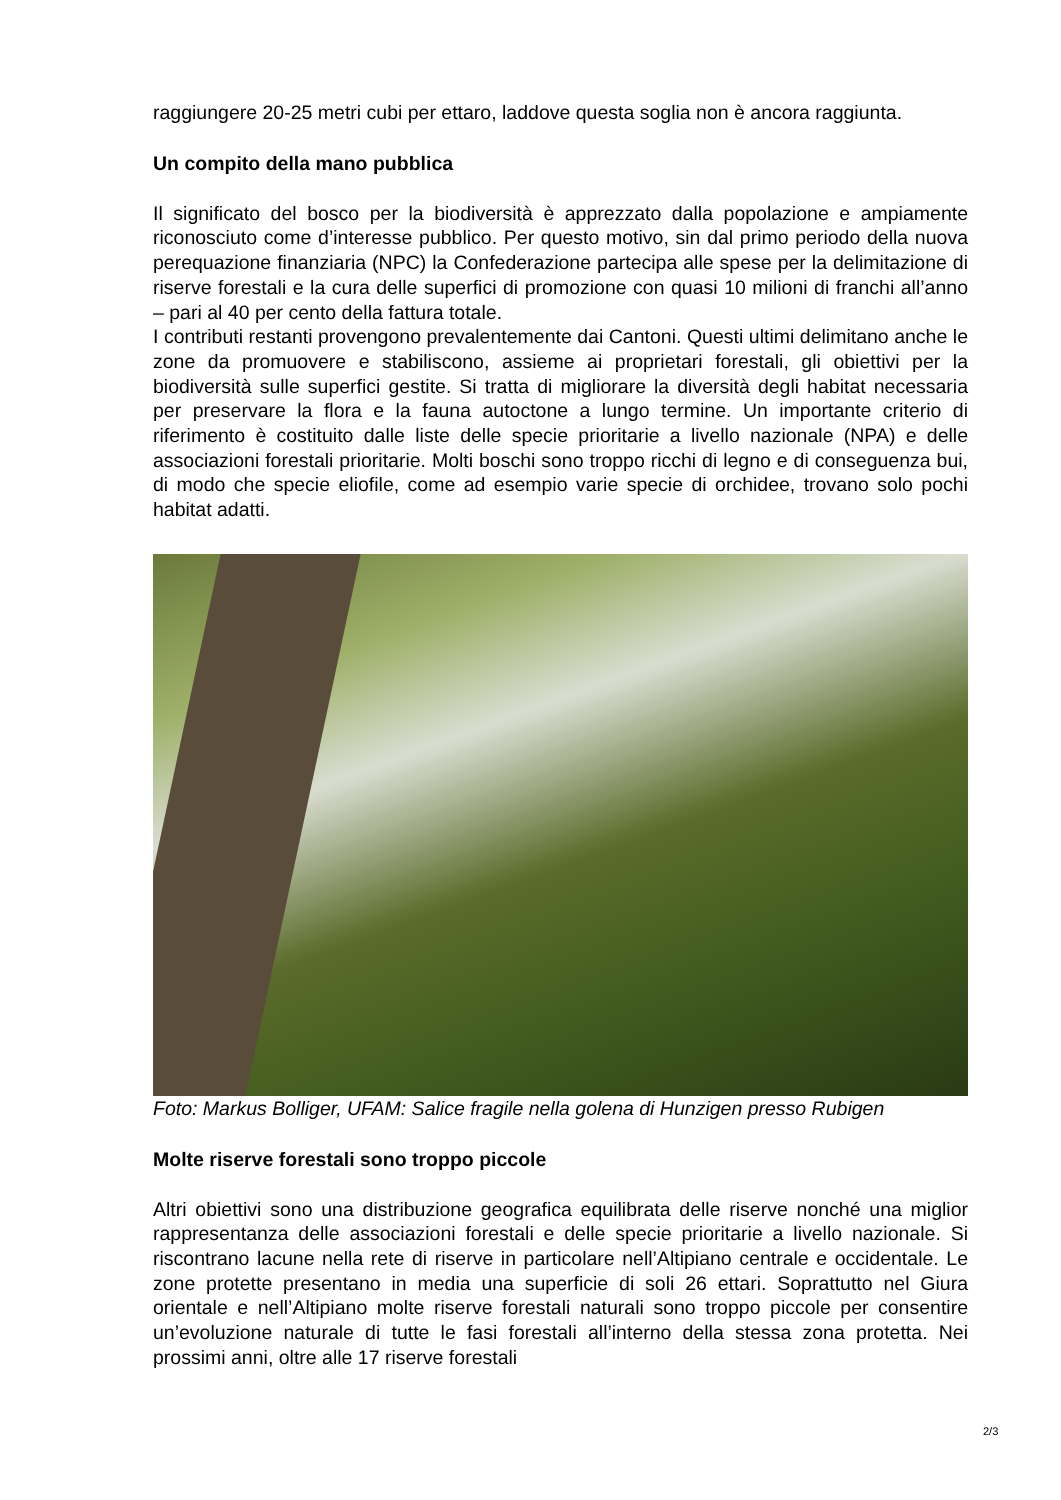raggiungere 20-25 metri cubi per ettaro, laddove questa soglia non è ancora raggiunta.
Un compito della mano pubblica
Il significato del bosco per la biodiversità è apprezzato dalla popolazione e ampiamente riconosciuto come d’interesse pubblico. Per questo motivo, sin dal primo periodo della nuova perequazione finanziaria (NPC) la Confederazione partecipa alle spese per la delimitazione di riserve forestali e la cura delle superfici di promozione con quasi 10 milioni di franchi all’anno – pari al 40 per cento della fattura totale.
I contributi restanti provengono prevalentemente dai Cantoni. Questi ultimi delimitano anche le zone da promuovere e stabiliscono, assieme ai proprietari forestali, gli obiettivi per la biodiversità sulle superfici gestite. Si tratta di migliorare la diversità degli habitat necessaria per preservare la flora e la fauna autoctone a lungo termine. Un importante criterio di riferimento è costituito dalle liste delle specie prioritarie a livello nazionale (NPA) e delle associazioni forestali prioritarie. Molti boschi sono troppo ricchi di legno e di conseguenza bui, di modo che specie eliofile, come ad esempio varie specie di orchidee, trovano solo pochi habitat adatti.
Foto: Markus Bolliger, UFAM: Salice fragile nella golena di Hunzigen presso Rubigen
Molte riserve forestali sono troppo piccole
Altri obiettivi sono una distribuzione geografica equilibrata delle riserve nonché una miglior rappresentanza delle associazioni forestali e delle specie prioritarie a livello nazionale. Si riscontrano lacune nella rete di riserve in particolare nell’Altipiano centrale e occidentale. Le zone protette presentano in media una superficie di soli 26 ettari. Soprattutto nel Giura orientale e nell’Altipiano molte riserve forestali naturali sono troppo piccole per consentire un’evoluzione naturale di tutte le fasi forestali all’interno della stessa zona protetta. Nei prossimi anni, oltre alle 17 riserve forestali
2/3